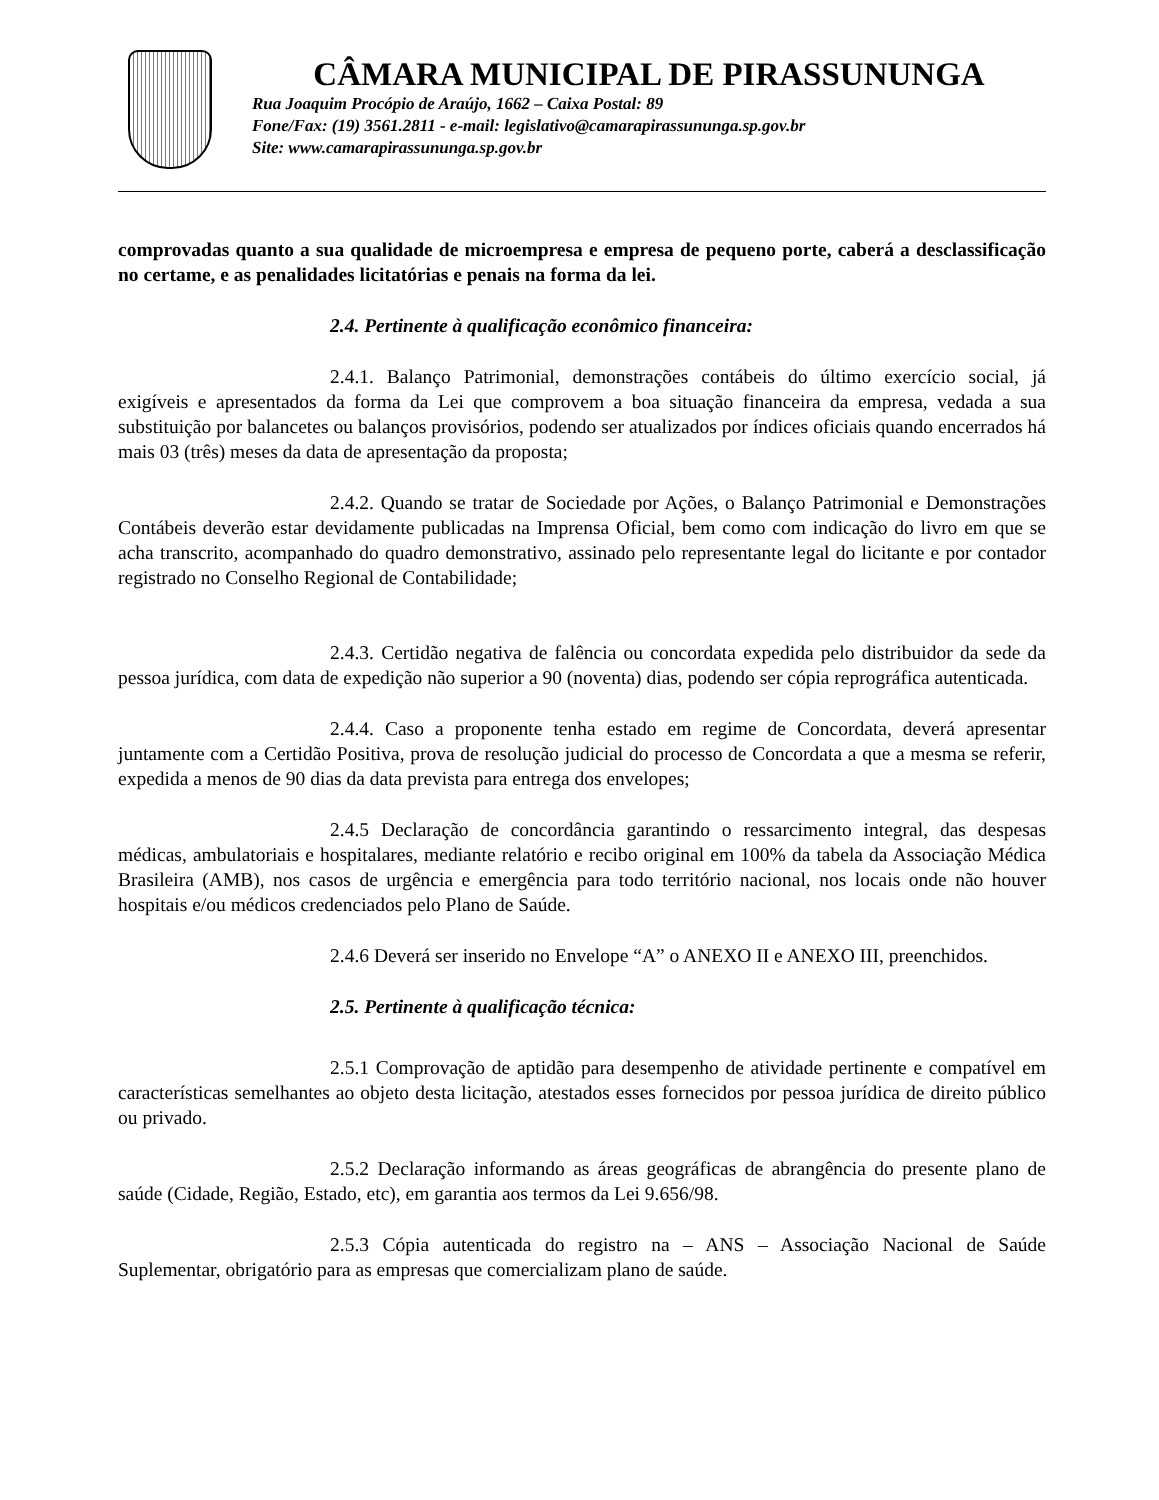CÂMARA MUNICIPAL DE PIRASSUNUNGA
Rua Joaquim Procópio de Araújo, 1662 – Caixa Postal: 89
Fone/Fax: (19) 3561.2811 - e-mail: legislativo@camarapirassununga.sp.gov.br
Site: www.camarapirassununga.sp.gov.br
comprovadas quanto a sua qualidade de microempresa e empresa de pequeno porte, caberá a desclassificação no certame, e as penalidades licitatórias e penais na forma da lei.
2.4. Pertinente à qualificação econômico financeira:
2.4.1. Balanço Patrimonial, demonstrações contábeis do último exercício social, já exigíveis e apresentados da forma da Lei que comprovem a boa situação financeira da empresa, vedada a sua substituição por balancetes ou balanços provisórios, podendo ser atualizados por índices oficiais quando encerrados há mais 03 (três) meses da data de apresentação da proposta;
2.4.2. Quando se tratar de Sociedade por Ações, o Balanço Patrimonial e Demonstrações Contábeis deverão estar devidamente publicadas na Imprensa Oficial, bem como com indicação do livro em que se acha transcrito, acompanhado do quadro demonstrativo, assinado pelo representante legal do licitante e por contador registrado no Conselho Regional de Contabilidade;
2.4.3. Certidão negativa de falência ou concordata expedida pelo distribuidor da sede da pessoa jurídica, com data de expedição não superior a 90 (noventa) dias, podendo ser cópia reprográfica autenticada.
2.4.4. Caso a proponente tenha estado em regime de Concordata, deverá apresentar juntamente com a Certidão Positiva, prova de resolução judicial do processo de Concordata a que a mesma se referir, expedida a menos de 90 dias da data prevista para entrega dos envelopes;
2.4.5 Declaração de concordância garantindo o ressarcimento integral, das despesas médicas, ambulatoriais e hospitalares, mediante relatório e recibo original em 100% da tabela da Associação Médica Brasileira (AMB), nos casos de urgência e emergência para todo território nacional, nos locais onde não houver hospitais e/ou médicos credenciados pelo Plano de Saúde.
2.4.6 Deverá ser inserido no Envelope “A” o ANEXO II e ANEXO III, preenchidos.
2.5. Pertinente à qualificação técnica:
2.5.1 Comprovação de aptidão para desempenho de atividade pertinente e compatível em características semelhantes ao objeto desta licitação, atestados esses fornecidos por pessoa jurídica de direito público ou privado.
2.5.2 Declaração informando as áreas geográficas de abrangência do presente plano de saúde (Cidade, Região, Estado, etc), em garantia aos termos da Lei 9.656/98.
2.5.3 Cópia autenticada do registro na – ANS – Associação Nacional de Saúde Suplementar, obrigatório para as empresas que comercializam plano de saúde.